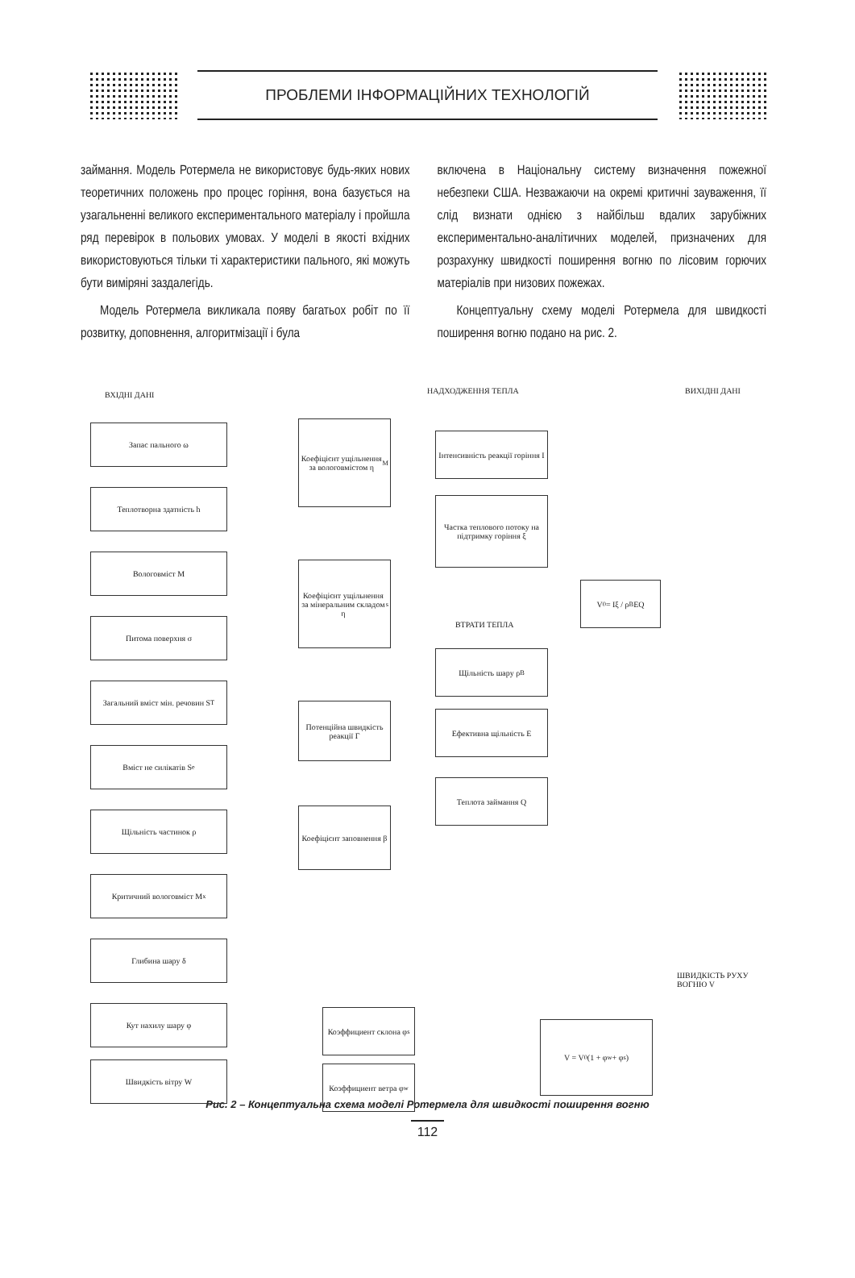ПРОБЛЕМИ ІНФОРМАЦІЙНИХ ТЕХНОЛОГІЙ
займання. Модель Ротермела не використовує будь-яких нових теоретичних положень про процес горіння, вона базується на узагальненні великого експериментального матеріалу і пройшла ряд перевірок в польових умовах. У моделі в якості вхідних використовуються тільки ті характеристики пального, які можуть бути виміряні заздалегідь.
Модель Ротермела викликала появу багатьох робіт по її розвитку, доповнення, алгоритмізації і була
включена в Національну систему визначення пожежної небезпеки США. Незважаючи на окремі критичні зауваження, її слід визнати однією з найбільш вдалих зарубіжних експериментально-аналітичних моделей, призначених для розрахунку швидкості поширення вогню по лісовим горючих матеріалів при низових пожежах.
Концептуальну схему моделі Ротермела для швидкості поширення вогню подано на рис. 2.
ВХІДНІ ДАНІ НАДХОДЖЕННЯ ТЕПЛА ВИХІДНІ ДАНІ
Запас пального ω
Теплотворна здатність h
Вологовміст M
Питома поверхня σ
Загальний вміст мін. речовин S<sub>T</sub>
Вміст не силікатів S<sub>e</sub>
Щільність частинок ρ
Критичний вологовміст M<sub>x</sub>
Глибина шару δ
Кут нахилу шару φ
Швидкість вітру W
Коефіцієнт ущільнення за вологовмістом η<sub>M</sub>
Коефіцієнт ущільнення за мінеральним складом η<sub>s</sub>
Потенційна швидкість реакції Γ
Коефіцієнт заповнення β
Інтенсивність реакції горіння I
Частка теплового потоку на підтримку горіння ξ
ВТРАТИ ТЕПЛА
Щільність шару ρ<sub>B</sub>
Ефективна щільність E
Теплота займання Q
V<sub>0</sub> = Iξ / ρ<sub>B</sub>EQ
Коэффициент склона φ<sub>s</sub>
Коэффициент ветра φ<sub>w</sub>
V = V<sub>0</sub>(1 + φ<sub>w</sub> + φ<sub>s</sub>)
ШВИДКІСТЬ РУХУ ВОГНЮ V
Рис. 2 – Концептуальна схема моделі Ротермела для швидкості поширення вогню
112